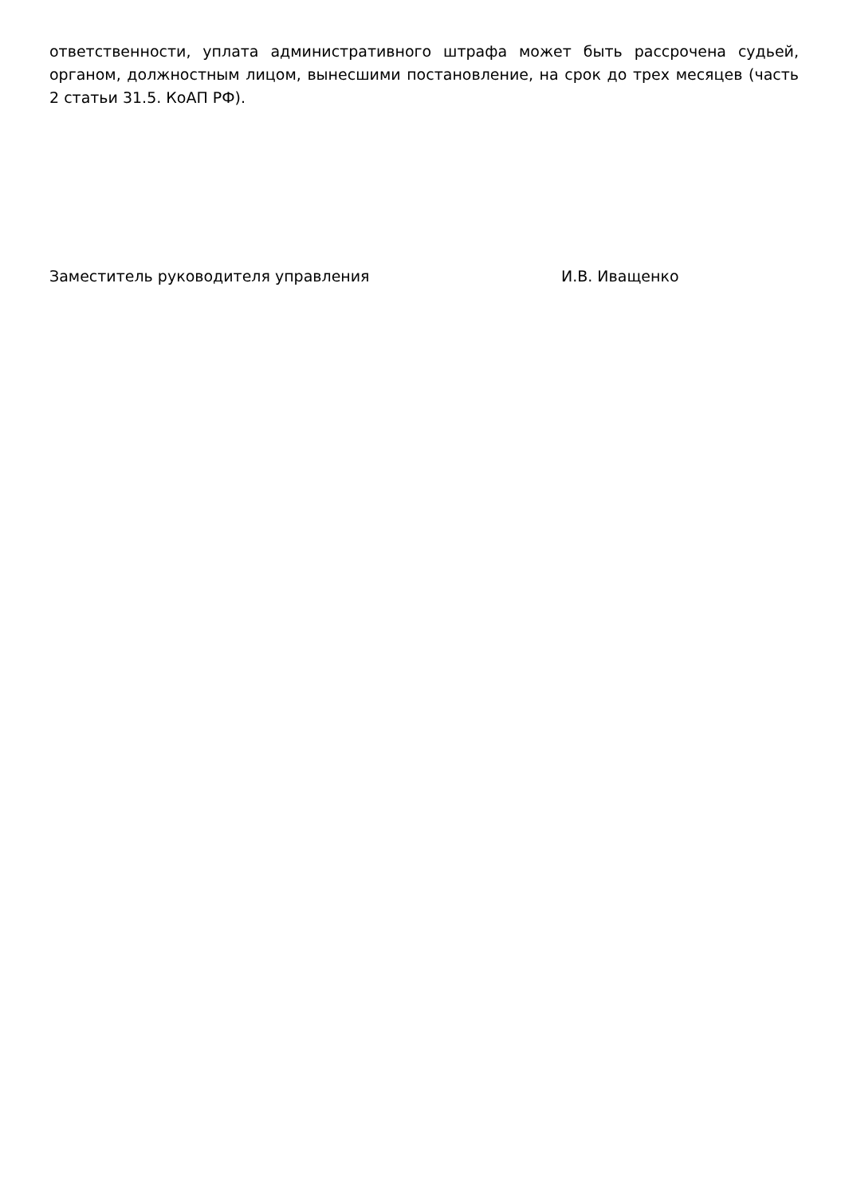ответственности, уплата административного штрафа может быть рассрочена судьей, органом, должностным лицом, вынесшими постановление, на срок до трех месяцев (часть 2 статьи 31.5. КоАП РФ).
Заместитель руководителя управления И.В. Иващенко